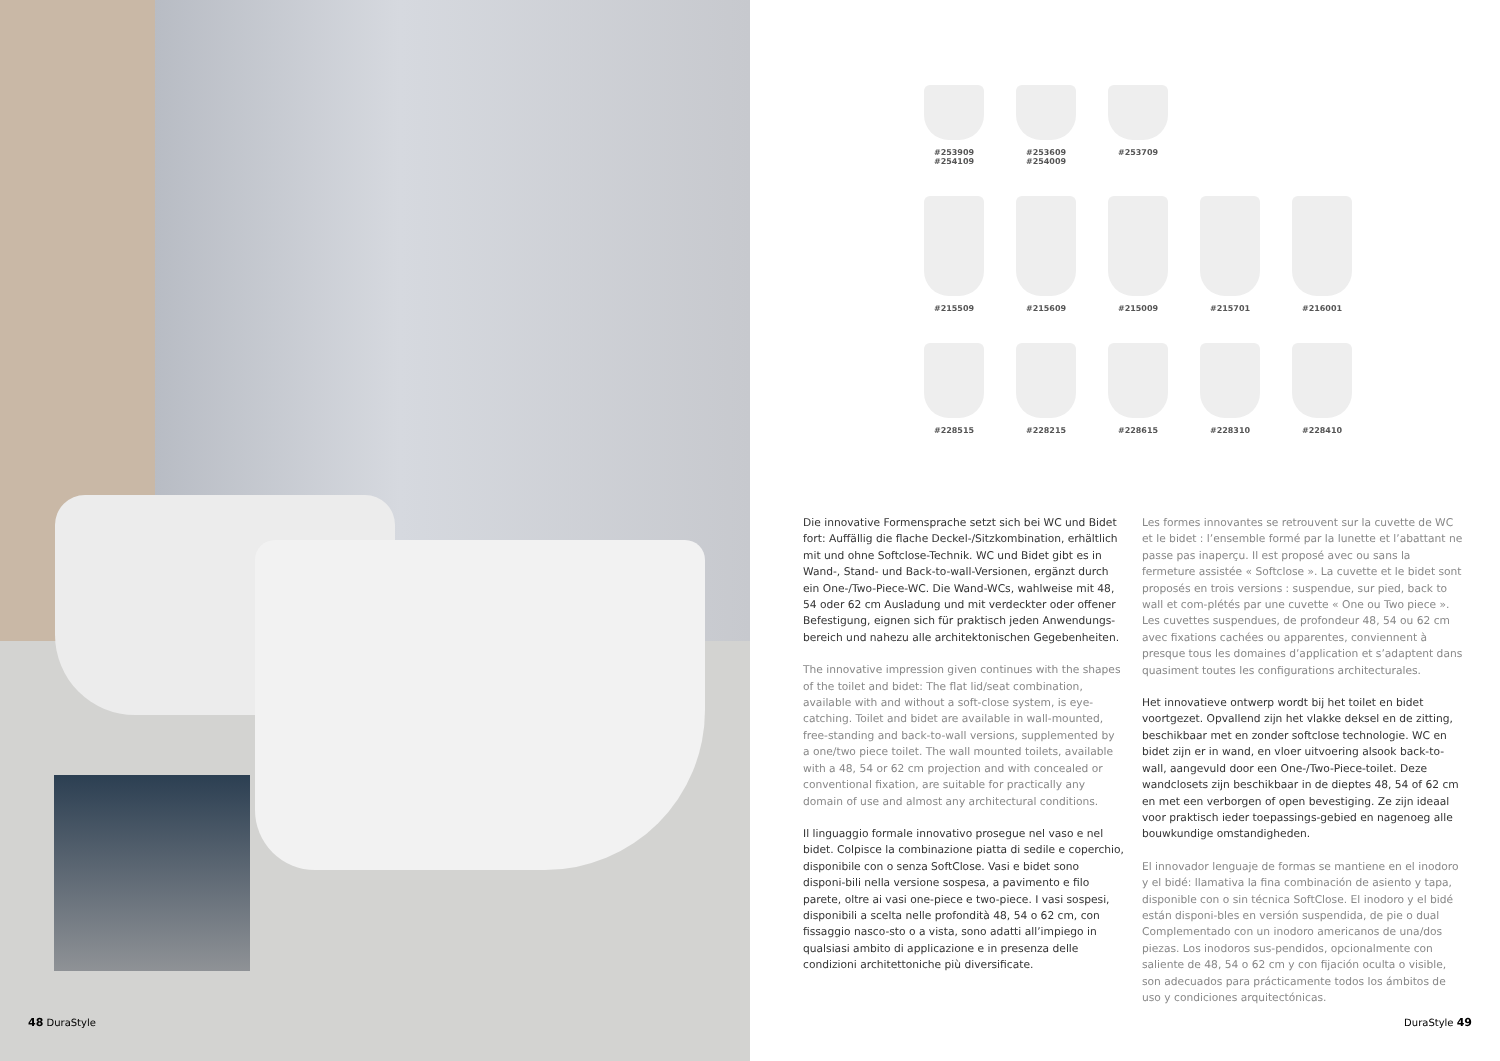48 DuraStyle
#253909
#254109
#253609
#254009
#253709
#215509 #215609 #215009 #215701 #216001
#228515 #228215 #228615 #228310 #228410
Die innovative Formensprache setzt sich bei WC und Bidet fort: Auffällig die flache Deckel-/Sitzkombination, erhältlich mit und ohne Softclose-Technik. WC und Bidet gibt es in Wand-, Stand- und Back-to-wall-Versionen, ergänzt durch ein One-/Two-Piece-WC. Die Wand-WCs, wahlweise mit 48, 54 oder 62 cm Ausladung und mit verdeckter oder offener Befestigung, eignen sich für praktisch jeden Anwendungs-bereich und nahezu alle architektonischen Gegebenheiten.
The innovative impression given continues with the shapes of the toilet and bidet: The flat lid/seat combination, available with and without a soft-close system, is eye-catching. Toilet and bidet are available in wall-mounted, free-standing and back-to-wall versions, supplemented by a one/two piece toilet. The wall mounted toilets, available with a 48, 54 or 62 cm projection and with concealed or conventional fixation, are suitable for practically any domain of use and almost any architectural conditions.
Il linguaggio formale innovativo prosegue nel vaso e nel bidet. Colpisce la combinazione piatta di sedile e coperchio, disponibile con o senza SoftClose. Vasi e bidet sono disponi-bili nella versione sospesa, a pavimento e filo parete, oltre ai vasi one-piece e two-piece. I vasi sospesi, disponibili a scelta nelle profondità 48, 54 o 62 cm, con fissaggio nasco-sto o a vista, sono adatti all’impiego in qualsiasi ambito di applicazione e in presenza delle condizioni architettoniche più diversificate.
Les formes innovantes se retrouvent sur la cuvette de WC et le bidet : l’ensemble formé par la lunette et l’abattant ne passe pas inaperçu. Il est proposé avec ou sans la fermeture assistée « Softclose ». La cuvette et le bidet sont proposés en trois versions : suspendue, sur pied, back to wall et com-plétés par une cuvette « One ou Two piece ». Les cuvettes suspendues, de profondeur 48, 54 ou 62 cm avec fixations cachées ou apparentes, conviennent à presque tous les domaines d’application et s’adaptent dans quasiment toutes les configurations architecturales.
Het innovatieve ontwerp wordt bij het toilet en bidet voortgezet. Opvallend zijn het vlakke deksel en de zitting, beschikbaar met en zonder softclose technologie. WC en bidet zijn er in wand, en vloer uitvoering alsook back-to-wall, aangevuld door een One-/Two-Piece-toilet. Deze wandclosets zijn beschikbaar in de dieptes 48, 54 of 62 cm en met een verborgen of open bevestiging. Ze zijn ideaal voor praktisch ieder toepassings-gebied en nagenoeg alle bouwkundige omstandigheden.
El innovador lenguaje de formas se mantiene en el inodoro y el bidé: llamativa la fina combinación de asiento y tapa, disponible con o sin técnica SoftClose. El inodoro y el bidé están disponi-bles en versión suspendida, de pie o dual Complementado con un inodoro americanos de una/dos piezas. Los inodoros sus-pendidos, opcionalmente con saliente de 48, 54 o 62 cm y con fijación oculta o visible, son adecuados para prácticamente todos los ámbitos de uso y condiciones arquitectónicas.
DuraStyle 49